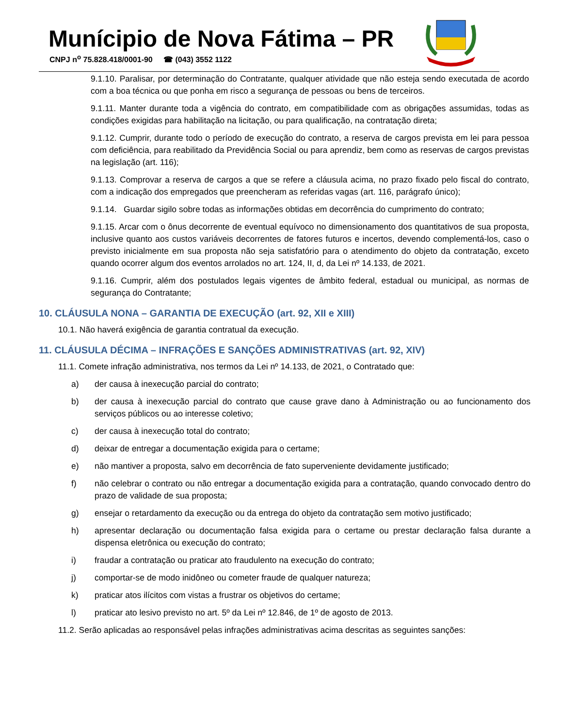Munícipio de Nova Fátima – PR
CNPJ n<sup>o</sup> 75.828.418/0001-90 ☎ (043) 3552 1122
9.1.10. Paralisar, por determinação do Contratante, qualquer atividade que não esteja sendo executada de acordo com a boa técnica ou que ponha em risco a segurança de pessoas ou bens de terceiros.
9.1.11. Manter durante toda a vigência do contrato, em compatibilidade com as obrigações assumidas, todas as condições exigidas para habilitação na licitação, ou para qualificação, na contratação direta;
9.1.12. Cumprir, durante todo o período de execução do contrato, a reserva de cargos prevista em lei para pessoa com deficiência, para reabilitado da Previdência Social ou para aprendiz, bem como as reservas de cargos previstas na legislação (art. 116);
9.1.13. Comprovar a reserva de cargos a que se refere a cláusula acima, no prazo fixado pelo fiscal do contrato, com a indicação dos empregados que preencheram as referidas vagas (art. 116, parágrafo único);
9.1.14. Guardar sigilo sobre todas as informações obtidas em decorrência do cumprimento do contrato;
9.1.15. Arcar com o ônus decorrente de eventual equívoco no dimensionamento dos quantitativos de sua proposta, inclusive quanto aos custos variáveis decorrentes de fatores futuros e incertos, devendo complementá-los, caso o previsto inicialmente em sua proposta não seja satisfatório para o atendimento do objeto da contratação, exceto quando ocorrer algum dos eventos arrolados no art. 124, II, d, da Lei nº 14.133, de 2021.
9.1.16. Cumprir, além dos postulados legais vigentes de âmbito federal, estadual ou municipal, as normas de segurança do Contratante;
10. CLÁUSULA NONA – GARANTIA DE EXECUÇÃO (art. 92, XII e XIII)
10.1. Não haverá exigência de garantia contratual da execução.
11. CLÁUSULA DÉCIMA – INFRAÇÕES E SANÇÕES ADMINISTRATIVAS (art. 92, XIV)
11.1. Comete infração administrativa, nos termos da Lei nº 14.133, de 2021, o Contratado que:
a) der causa à inexecução parcial do contrato;
b) der causa à inexecução parcial do contrato que cause grave dano à Administração ou ao funcionamento dos serviços públicos ou ao interesse coletivo;
c) der causa à inexecução total do contrato;
d) deixar de entregar a documentação exigida para o certame;
e) não mantiver a proposta, salvo em decorrência de fato superveniente devidamente justificado;
f) não celebrar o contrato ou não entregar a documentação exigida para a contratação, quando convocado dentro do prazo de validade de sua proposta;
g) ensejar o retardamento da execução ou da entrega do objeto da contratação sem motivo justificado;
h) apresentar declaração ou documentação falsa exigida para o certame ou prestar declaração falsa durante a dispensa eletrônica ou execução do contrato;
i) fraudar a contratação ou praticar ato fraudulento na execução do contrato;
j) comportar-se de modo inidôneo ou cometer fraude de qualquer natureza;
k) praticar atos ilícitos com vistas a frustrar os objetivos do certame;
l) praticar ato lesivo previsto no art. 5º da Lei nº 12.846, de 1º de agosto de 2013.
11.2. Serão aplicadas ao responsável pelas infrações administrativas acima descritas as seguintes sanções: